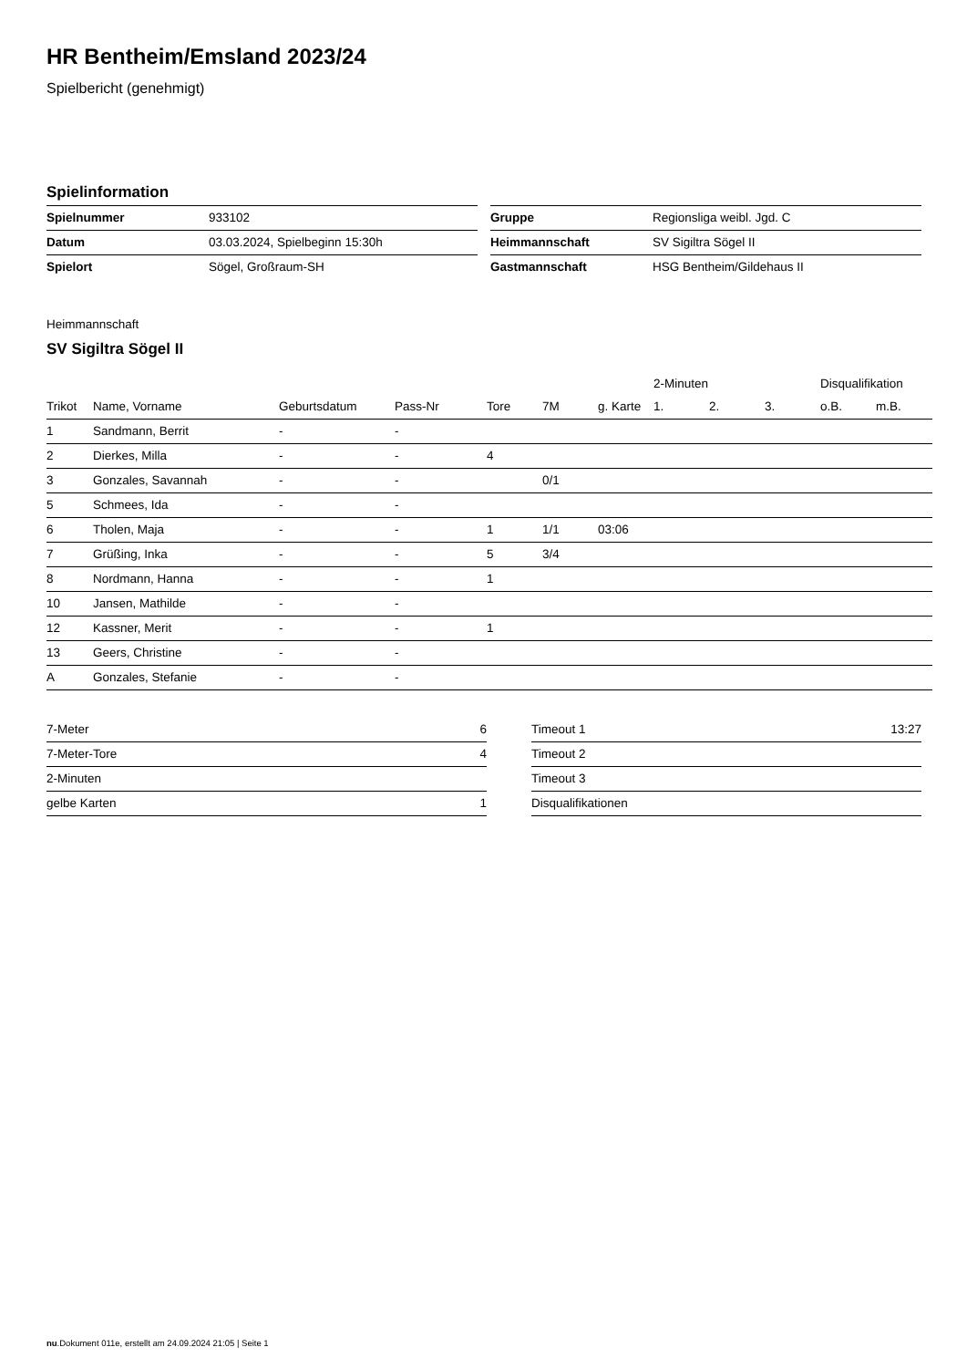HR Bentheim/Emsland 2023/24
Spielbericht (genehmigt)
Spielinformation
| Spielnummer | 933102 |
| Datum | 03.03.2024, Spielbeginn 15:30h |
| Spielort | Sögel, Großraum-SH |
| Gruppe | Regionsliga weibl. Jgd. C |
| Heimmannschaft | SV Sigiltra Sögel II |
| Gastmannschaft | HSG Bentheim/Gildehaus II |
Heimmannschaft
SV Sigiltra Sögel II
| | | | | | | | 2-Minuten | | | Disqualifikation | |
| --- | --- | --- | --- | --- | --- | --- | --- | --- | --- | --- | --- |
| Trikot | Name, Vorname | Geburtsdatum | Pass-Nr | Tore | 7M | g. Karte | 1. | 2. | 3. | o.B. | m.B. |
| 1 | Sandmann, Berrit | - | - | | | | | | | | |
| 2 | Dierkes, Milla | - | - | 4 | | | | | | | |
| 3 | Gonzales, Savannah | - | - | | 0/1 | | | | | | |
| 5 | Schmees, Ida | - | - | | | | | | | | |
| 6 | Tholen, Maja | - | - | 1 | 1/1 | 03:06 | | | | | |
| 7 | Grüßing, Inka | - | - | 5 | 3/4 | | | | | | |
| 8 | Nordmann, Hanna | - | - | 1 | | | | | | | |
| 10 | Jansen, Mathilde | - | - | | | | | | | | |
| 12 | Kassner, Merit | - | - | 1 | | | | | | | |
| 13 | Geers, Christine | - | - | | | | | | | | |
| A | Gonzales, Stefanie | - | - | | | | | | | | |
| 7-Meter | 6 |
| 7-Meter-Tore | 4 |
| 2-Minuten | |
| gelbe Karten | 1 |
| Timeout 1 | 13:27 |
| Timeout 2 | |
| Timeout 3 | |
| Disqualifikationen | |
nu.Dokument 011e, erstellt am 24.09.2024 21:05 | Seite 1